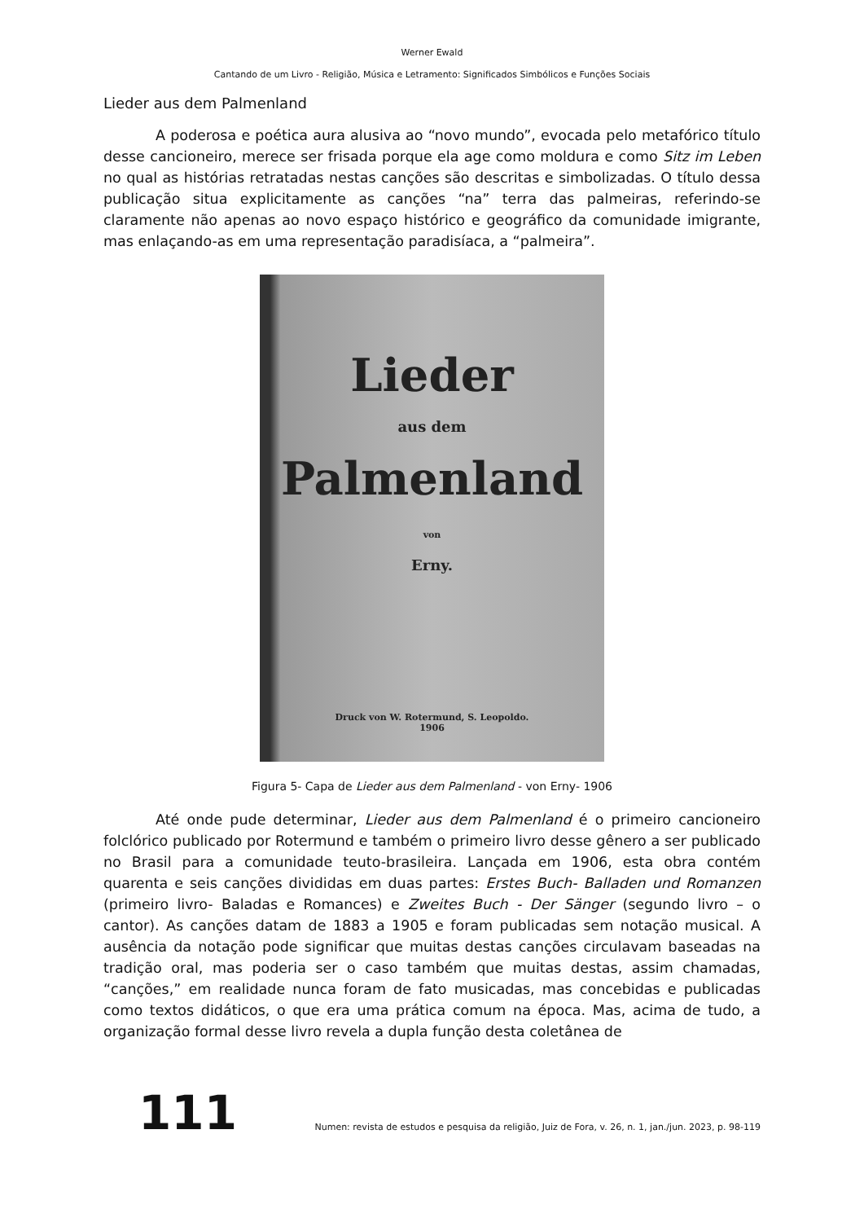Werner Ewald
Cantando de um Livro - Religião, Música e Letramento: Significados Simbólicos e Funções Sociais
Lieder aus dem Palmenland
A poderosa e poética aura alusiva ao “novo mundo”, evocada pelo metafórico título desse cancioneiro, merece ser frisada porque ela age como moldura e como Sitz im Leben no qual as histórias retratadas nestas canções são descritas e simbolizadas. O título dessa publicação situa explicitamente as canções “na” terra das palmeiras, referindo-se claramente não apenas ao novo espaço histórico e geográfico da comunidade imigrante, mas enlaçando-as em uma representação paradisíaca, a “palmeira”.
Lieder
aus dem
Palmenland
von
Erny.
Druck von W. Rotermund, S. Leopoldo.
1906
Figura 5- Capa de Lieder aus dem Palmenland - von Erny- 1906
Até onde pude determinar, Lieder aus dem Palmenland é o primeiro cancioneiro folclórico publicado por Rotermund e também o primeiro livro desse gênero a ser publicado no Brasil para a comunidade teuto-brasileira. Lançada em 1906, esta obra contém quarenta e seis canções divididas em duas partes: Erstes Buch- Balladen und Romanzen (primeiro livro- Baladas e Romances) e Zweites Buch - Der Sänger (segundo livro – o cantor). As canções datam de 1883 a 1905 e foram publicadas sem notação musical. A ausência da notação pode significar que muitas destas canções circulavam baseadas na tradição oral, mas poderia ser o caso também que muitas destas, assim chamadas, “canções,” em realidade nunca foram de fato musicadas, mas concebidas e publicadas como textos didáticos, o que era uma prática comum na época. Mas, acima de tudo, a organização formal desse livro revela a dupla função desta coletânea de
111 Numen: revista de estudos e pesquisa da religião, Juiz de Fora, v. 26, n. 1, jan./jun. 2023, p. 98-119